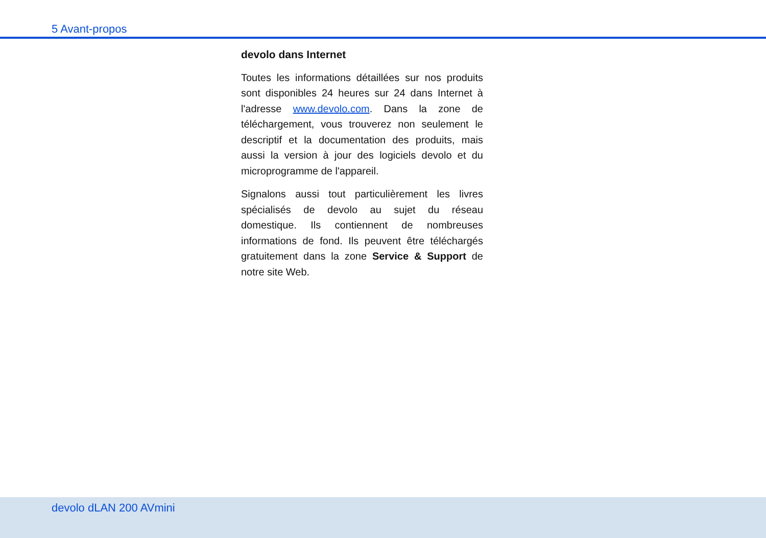5 Avant-propos
devolo dans Internet
Toutes les informations détaillées sur nos produits sont disponibles 24 heures sur 24 dans Internet à l'adresse www.devolo.com. Dans la zone de téléchargement, vous trouverez non seulement le descriptif et la documentation des produits, mais aussi la version à jour des logiciels devolo et du microprogramme de l'appareil.
Signalons aussi tout particulièrement les livres spécialisés de devolo au sujet du réseau domestique. Ils contiennent de nombreuses informations de fond. Ils peuvent être téléchargés gratuitement dans la zone Service & Support de notre site Web.
devolo dLAN 200 AVmini